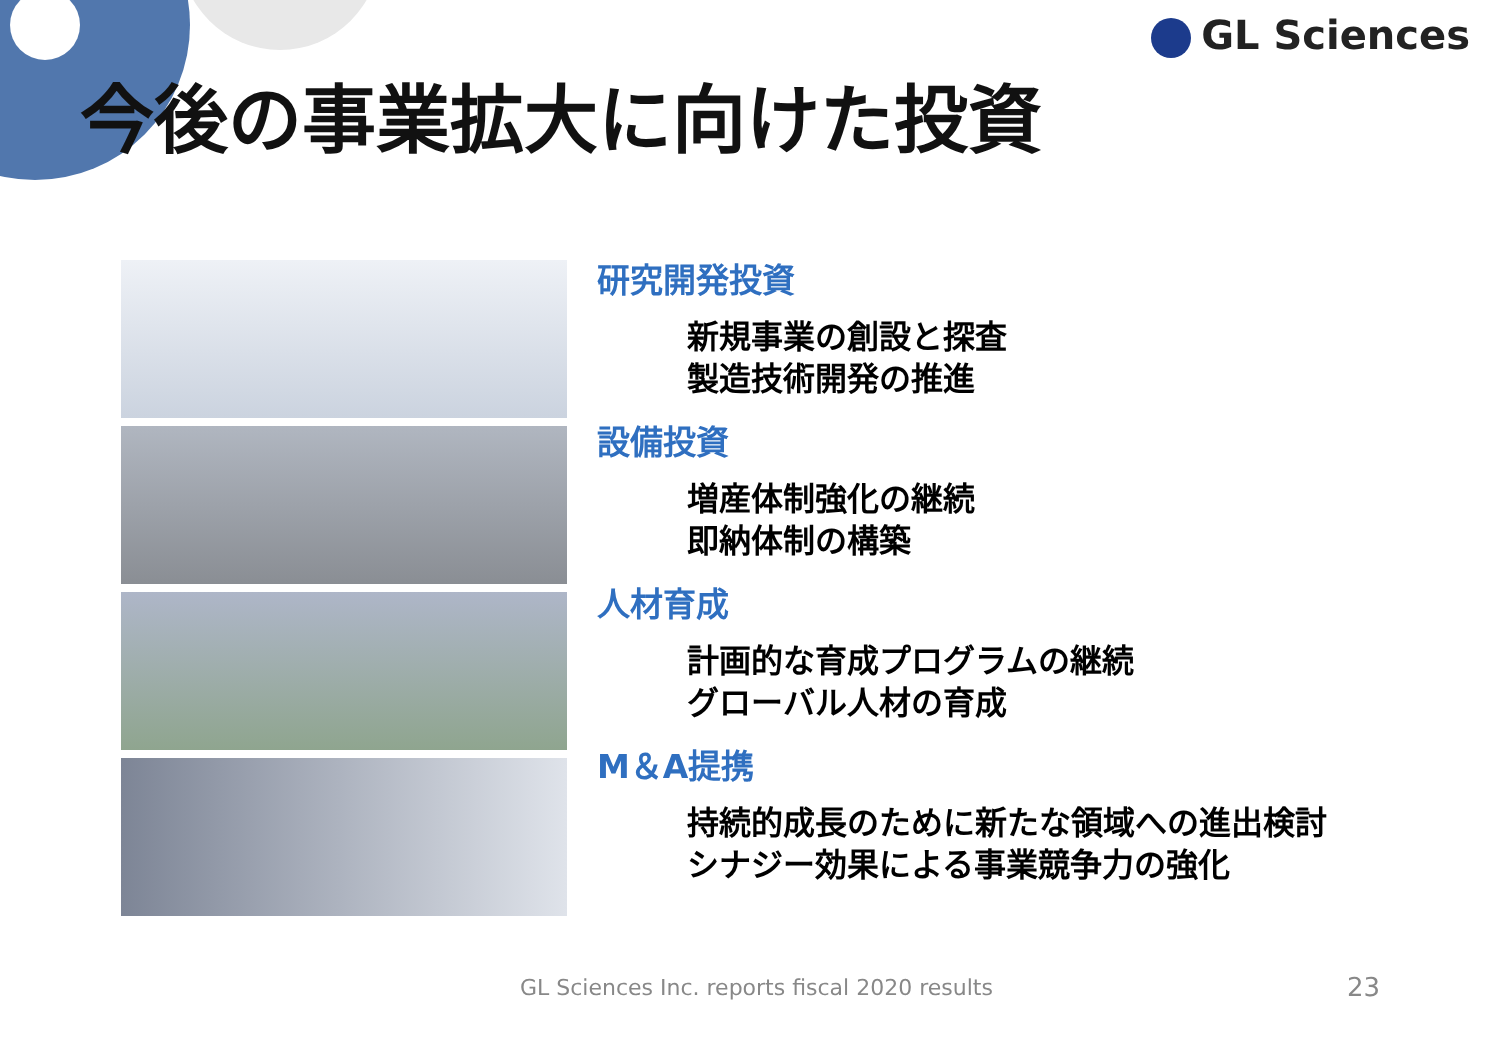GL Sciences
今後の事業拡大に向けた投資
研究開発投資
新規事業の創設と探査
製造技術開発の推進
設備投資
増産体制強化の継続
即納体制の構築
人材育成
計画的な育成プログラムの継続
グローバル人材の育成
M＆A提携
持続的成長のために新たな領域への進出検討
シナジー効果による事業競争力の強化
GL Sciences Inc. reports fiscal 2020 results
23